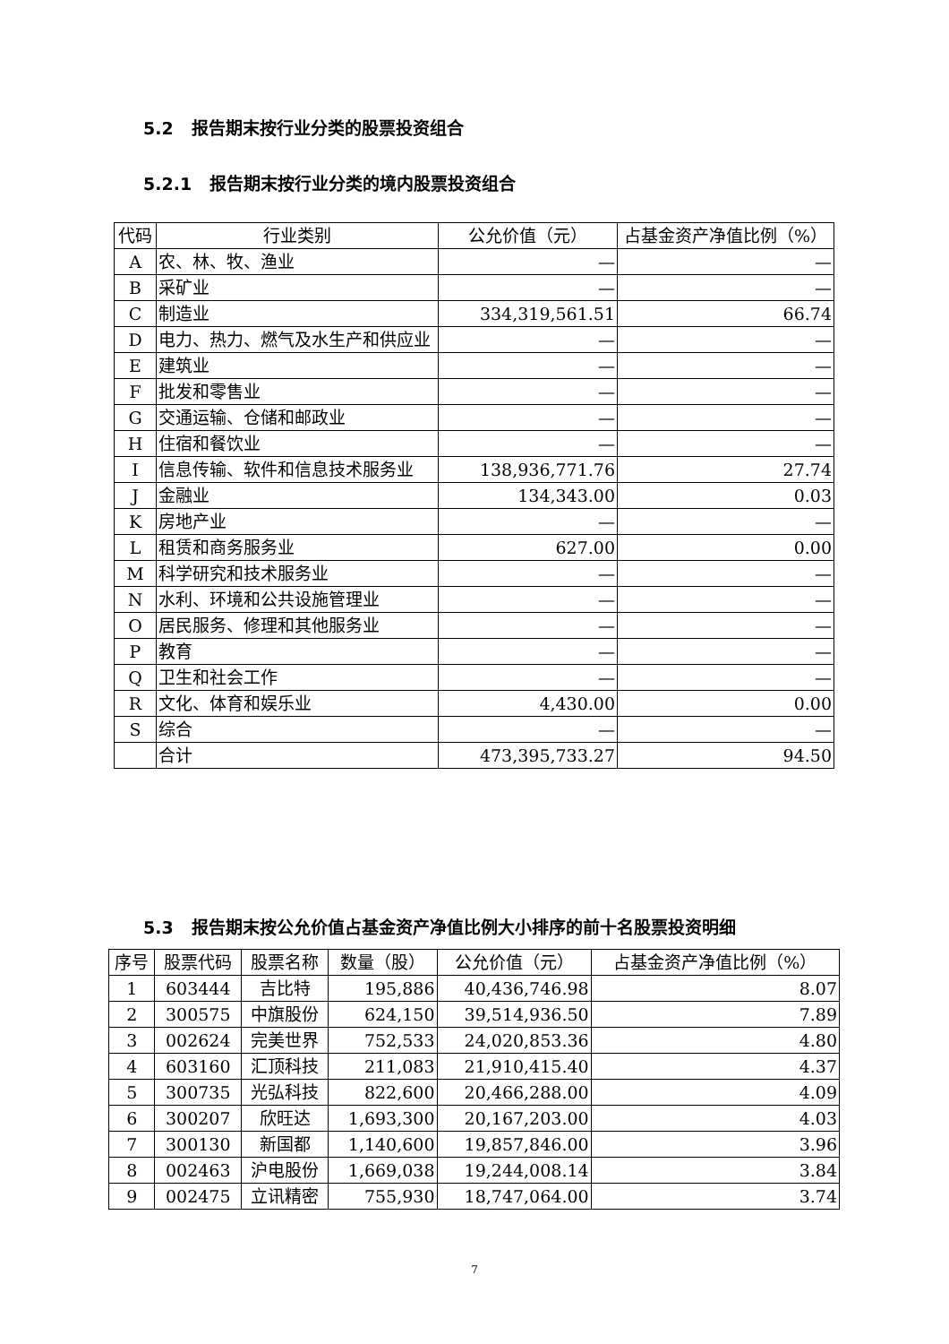5.2 报告期末按行业分类的股票投资组合
5.2.1 报告期末按行业分类的境内股票投资组合
| 代码 | 行业类别 | 公允价值（元） | 占基金资产净值比例（%） |
| --- | --- | --- | --- |
| A | 农、林、牧、渔业 | — | — |
| B | 采矿业 | — | — |
| C | 制造业 | 334,319,561.51 | 66.74 |
| D | 电力、热力、燃气及水生产和供应业 | — | — |
| E | 建筑业 | — | — |
| F | 批发和零售业 | — | — |
| G | 交通运输、仓储和邮政业 | — | — |
| H | 住宿和餐饮业 | — | — |
| I | 信息传输、软件和信息技术服务业 | 138,936,771.76 | 27.74 |
| J | 金融业 | 134,343.00 | 0.03 |
| K | 房地产业 | — | — |
| L | 租赁和商务服务业 | 627.00 | 0.00 |
| M | 科学研究和技术服务业 | — | — |
| N | 水利、环境和公共设施管理业 | — | — |
| O | 居民服务、修理和其他服务业 | — | — |
| P | 教育 | — | — |
| Q | 卫生和社会工作 | — | — |
| R | 文化、体育和娱乐业 | 4,430.00 | 0.00 |
| S | 综合 | — | — |
| | 合计 | 473,395,733.27 | 94.50 |
5.3 报告期末按公允价值占基金资产净值比例大小排序的前十名股票投资明细
| 序号 | 股票代码 | 股票名称 | 数量（股） | 公允价值（元） | 占基金资产净值比例（%） |
| --- | --- | --- | --- | --- | --- |
| 1 | 603444 | 吉比特 | 195,886 | 40,436,746.98 | 8.07 |
| 2 | 300575 | 中旗股份 | 624,150 | 39,514,936.50 | 7.89 |
| 3 | 002624 | 完美世界 | 752,533 | 24,020,853.36 | 4.80 |
| 4 | 603160 | 汇顶科技 | 211,083 | 21,910,415.40 | 4.37 |
| 5 | 300735 | 光弘科技 | 822,600 | 20,466,288.00 | 4.09 |
| 6 | 300207 | 欣旺达 | 1,693,300 | 20,167,203.00 | 4.03 |
| 7 | 300130 | 新国都 | 1,140,600 | 19,857,846.00 | 3.96 |
| 8 | 002463 | 沪电股份 | 1,669,038 | 19,244,008.14 | 3.84 |
| 9 | 002475 | 立讯精密 | 755,930 | 18,747,064.00 | 3.74 |
7